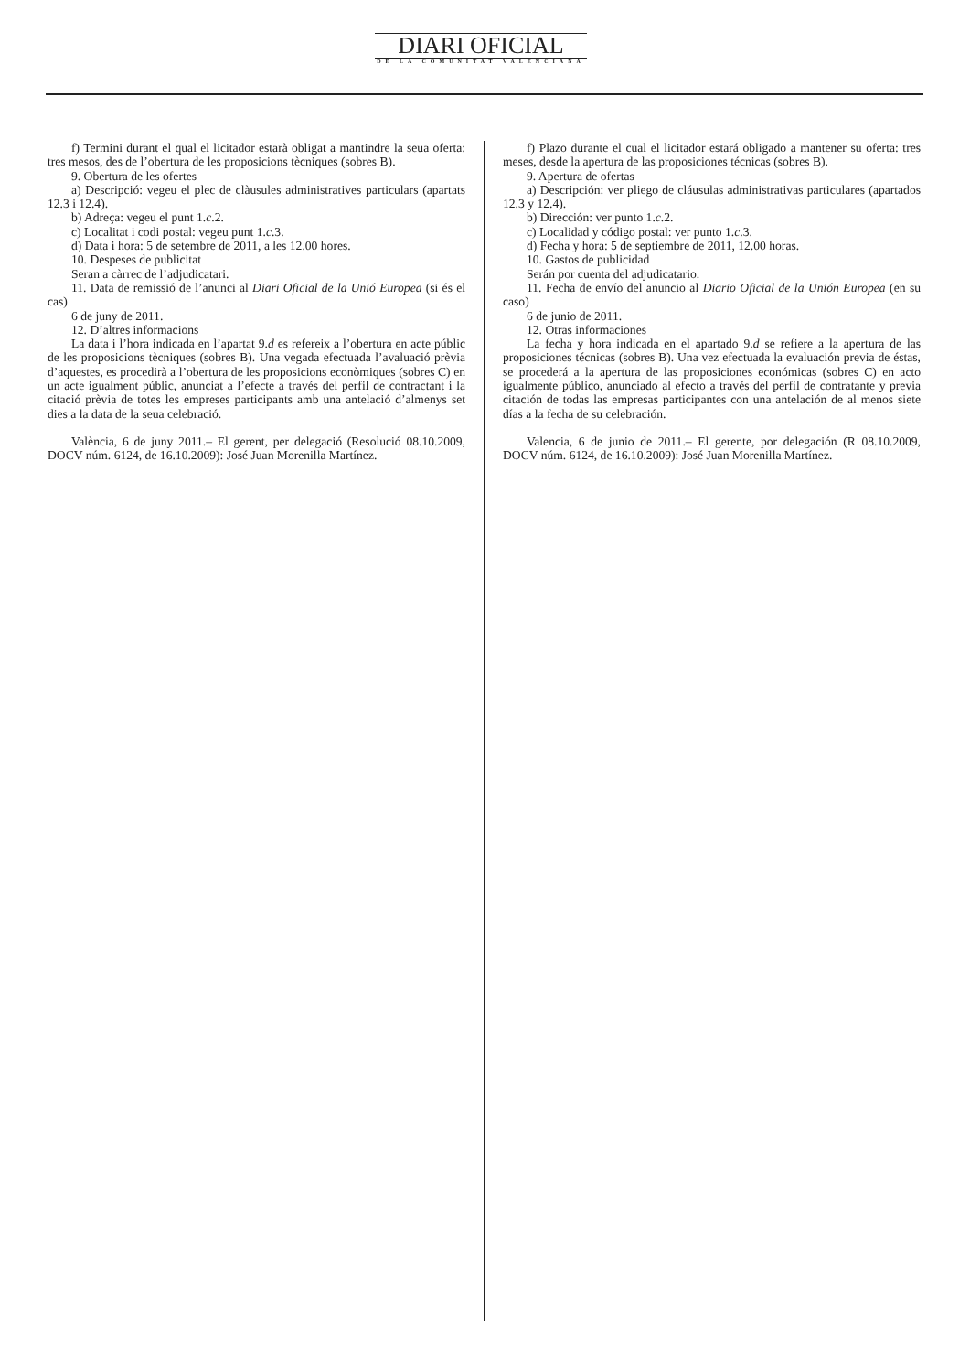DIARI OFICIAL
DE LA COMUNITAT VALENCIANA
f) Termini durant el qual el licitador estarà obligat a mantindre la seua oferta: tres mesos, des de l’obertura de les proposicions tècniques (sobres B).
9. Obertura de les ofertes
a) Descripció: vegeu el plec de clàusules administratives particulars (apartats 12.3 i 12.4).
b) Adreça: vegeu el punt 1.c.2.
c) Localitat i codi postal: vegeu punt 1.c.3.
d) Data i hora: 5 de setembre de 2011, a les 12.00 hores.
10. Despeses de publicitat
Seran a càrrec de l’adjudicatari.
11. Data de remissió de l’anunci al Diari Oficial de la Unió Europea (si és el cas)
6 de juny de 2011.
12. D’altres informacions
La data i l’hora indicada en l’apartat 9.d es refereix a l’obertura en acte públic de les proposicions tècniques (sobres B). Una vegada efectuada l’avaluació prèvia d’aquestes, es procedirà a l’obertura de les proposicions econòmiques (sobres C) en un acte igualment públic, anunciat a l’efecte a través del perfil de contractant i la citació prèvia de totes les empreses participants amb una antelació d’almenys set dies a la data de la seua celebració.
València, 6 de juny 2011.– El gerent, per delegació (Resolució 08.10.2009, DOCV núm. 6124, de 16.10.2009): José Juan Morenilla Martínez.
f) Plazo durante el cual el licitador estará obligado a mantener su oferta: tres meses, desde la apertura de las proposiciones técnicas (sobres B).
9. Apertura de ofertas
a) Descripción: ver pliego de cláusulas administrativas particulares (apartados 12.3 y 12.4).
b) Dirección: ver punto 1.c.2.
c) Localidad y código postal: ver punto 1.c.3.
d) Fecha y hora: 5 de septiembre de 2011, 12.00 horas.
10. Gastos de publicidad
Serán por cuenta del adjudicatario.
11. Fecha de envío del anuncio al Diario Oficial de la Unión Europea (en su caso)
6 de junio de 2011.
12. Otras informaciones
La fecha y hora indicada en el apartado 9.d se refiere a la apertura de las proposiciones técnicas (sobres B). Una vez efectuada la evaluación previa de éstas, se procederá a la apertura de las proposiciones económicas (sobres C) en acto igualmente público, anunciado al efecto a través del perfil de contratante y previa citación de todas las empresas participantes con una antelación de al menos siete días a la fecha de su celebración.
Valencia, 6 de junio de 2011.– El gerente, por delegación (R 08.10.2009, DOCV núm. 6124, de 16.10.2009): José Juan Morenilla Martínez.